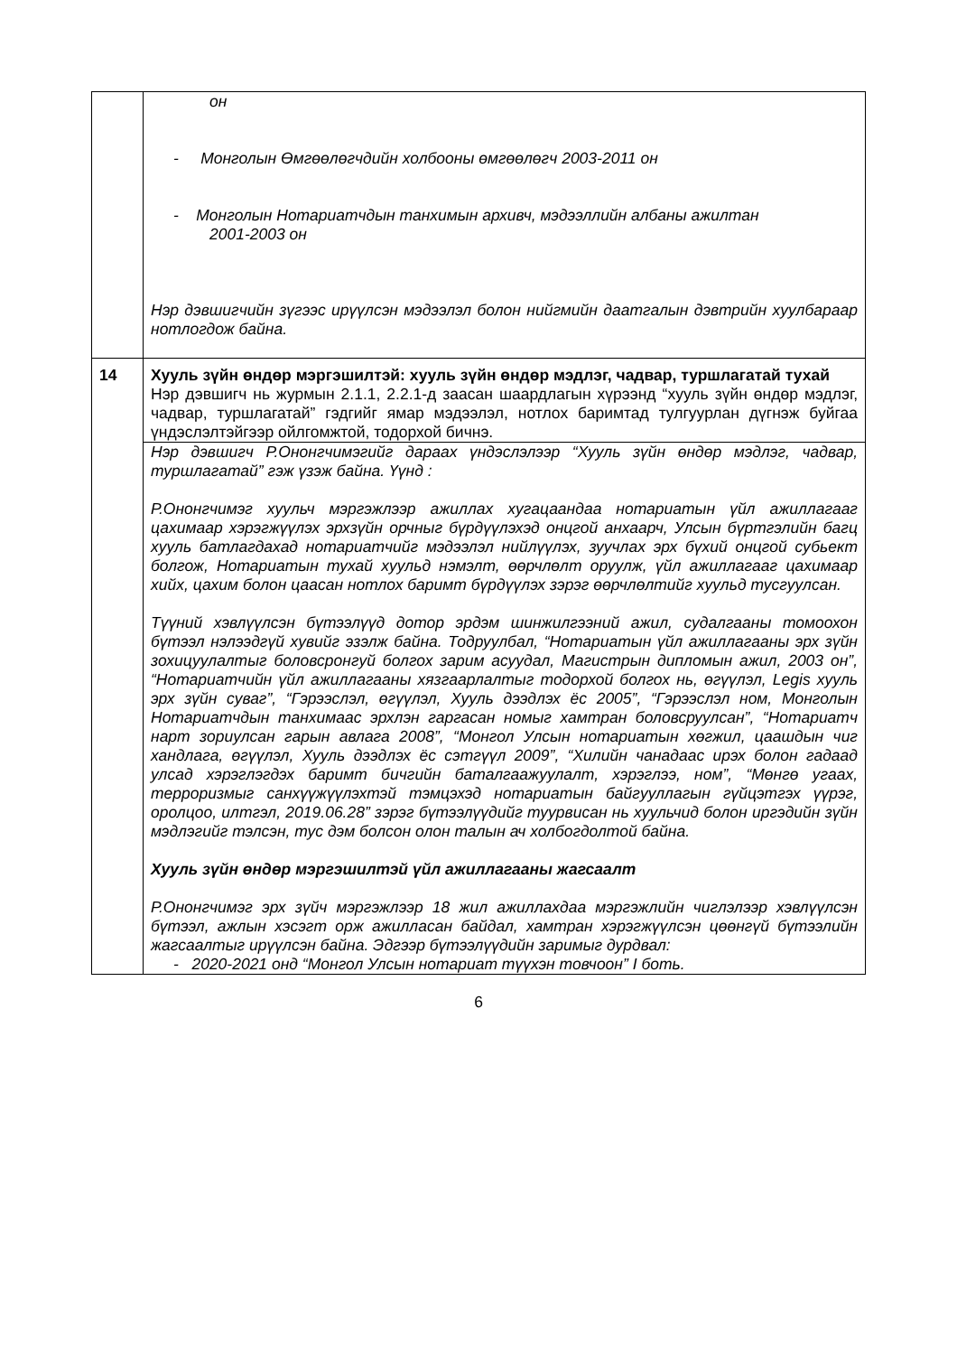| | он - Монголын Өмгөөлөгчдийн холбооны өмгөөлөгч 2003-2011 он - Монголын Нотариатчдын танхимын архивч, мэдээллийн албаны ажилтан 2001-2003 он Нэр дэвшигчийн зүгээс ирүүлсэн мэдээлэл болон нийгмийн даатгалын дэвтрийн хуулбараар нотлогдож байна. |
| 14 | Хууль зүйн өндөр мэргэшилтэй: хууль зүйн өндөр мэдлэг, чадвар, туршлагатай тухай Нэр дэвшигч нь журмын 2.1.1, 2.2.1-д заасан шаардлагын хүрээнд “хууль зүйн өндөр мэдлэг, чадвар, туршлагатай” гэдгийг ямар мэдээлэл, нотлох баримтад тулгуурлан дүгнэж буйгаа үндэслэлтэйгээр ойлгомжтой, тодорхой бичнэ. |
| | Нэр дэвшигч Р.Ононгчимэгийг дараах үндэслэлээр “Хууль зүйн өндөр мэдлэг, чадвар, туршлагатай” гэж үзэж байна. Үүнд : Р.Ононгчимэг хуульч мэргэжлээр ажиллах хугацаандаа нотариатын үйл ажиллагааг цахимаар хэрэгжүүлэх эрхзүйн орчныг бүрдүүлэхэд онцгой анхаарч, Улсын бүртгэлийн багц хууль батлагдахад нотариатчийг мэдээлэл нийлүүлэх, зуучлах эрх бүхий онцгой субьект болгож, Нотариатын тухай хуульд нэмэлт, өөрчлөлт оруулж, үйл ажиллагааг цахимаар хийх, цахим болон цаасан нотлох баримт бүрдүүлэх зэрэг өөрчлөлтийг хуульд тусгуулсан. Түүний хэвлүүлсэн бүтээлүүд дотор эрдэм шинжилгээний ажил, судалгааны томоохон бүтээл нэлээдгүй хувийг эзэлж байна. Тодруулбал, “Нотариатын үйл ажиллагааны эрх зүйн зохицуулалтыг боловсронгуй болгох зарим асуудал, Магистрын дипломын ажил, 2003 он”, “Нотариатчийн үйл ажиллагааны хязгаарлалтыг тодорхой болгох нь, өгүүлэл, Legis хууль эрх зүйн суваг”, “Гэрээслэл, өгүүлэл, Хууль дээдлэх ёс 2005”, “Гэрээслэл ном, Монголын Нотариатчдын танхимаас эрхлэн гаргасан номыг хамтран боловсруулсан”, “Нотариатч нарт зориулсан гарын авлага 2008”, “Монгол Улсын нотариатын хөгжил, цаашдын чиг хандлага, өгүүлэл, Хууль дээдлэх ёс сэтгүүл 2009”, “Хилийн чанадаас ирэх болон гадаад улсад хэрэглэгдэх баримт бичгийн баталгаажуулалт, хэрэглээ, ном”, “Мөнгө угаах, терроризмыг санхүүжүүлэхтэй тэмцэхэд нотариатын байгууллагын гүйцэтгэх үүрэг, оролцоо, илтгэл, 2019.06.28” зэрэг бүтээлүүдийг туурвисан нь хуульчид болон иргэдийн зүйн мэдлэгийг тэлсэн, тус дэм болсон олон талын ач холбогдолтой байна. Хууль зүйн өндөр мэргэшилтэй үйл ажиллагааны жагсаалт Р.Ононгчимэг эрх зүйч мэргэжлээр 18 жил ажиллахдаа мэргэжлийн чиглэлээр хэвлүүлсэн бүтээл, ажлын хэсэгт орж ажилласан байдал, хамтран хэрэгжүүлсэн цөөнгүй бүтээлийн жагсаалтыг ирүүлсэн байна. Эдгээр бүтээлүүдийн заримыг дурдвал: - 2020-2021 онд “Монгол Улсын нотариат түүхэн товчоон” I боть. |
6